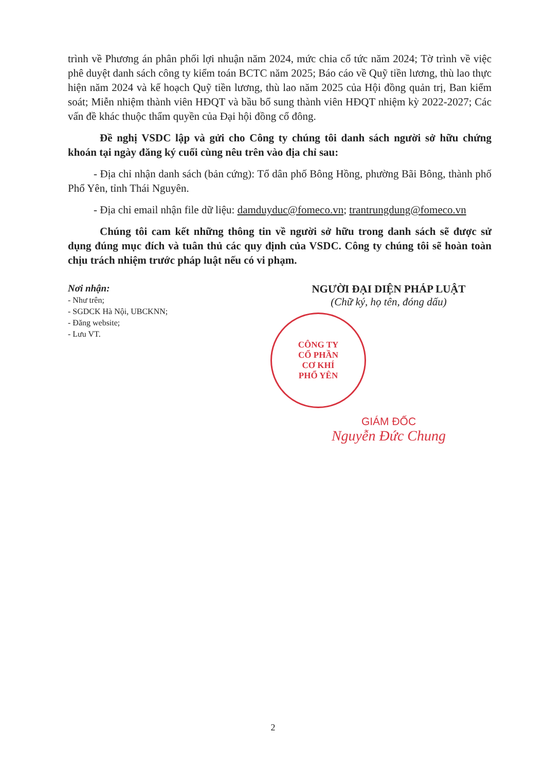trình về Phương án phân phối lợi nhuận năm 2024, mức chia cổ tức năm 2024; Tờ trình về việc phê duyệt danh sách công ty kiểm toán BCTC năm 2025; Báo cáo về Quỹ tiền lương, thù lao thực hiện năm 2024 và kế hoạch Quỹ tiền lương, thù lao năm 2025 của Hội đồng quản trị, Ban kiểm soát; Miễn nhiệm thành viên HĐQT và bầu bổ sung thành viên HĐQT nhiệm kỳ 2022-2027; Các vấn đề khác thuộc thẩm quyền của Đại hội đồng cổ đông.
Đề nghị VSDC lập và gửi cho Công ty chúng tôi danh sách người sở hữu chứng khoán tại ngày đăng ký cuối cùng nêu trên vào địa chỉ sau:
- Địa chỉ nhận danh sách (bản cứng): Tổ dân phố Bông Hồng, phường Bãi Bông, thành phố Phổ Yên, tỉnh Thái Nguyên.
- Địa chỉ email nhận file dữ liệu: damduyduc@fomeco.vn; trantrungdung@fomeco.vn
Chúng tôi cam kết những thông tin về người sở hữu trong danh sách sẽ được sử dụng đúng mục đích và tuân thủ các quy định của VSDC. Công ty chúng tôi sẽ hoàn toàn chịu trách nhiệm trước pháp luật nếu có vi phạm.
Nơi nhận:
- Như trên;
- SGDCK Hà Nội, UBCKNN;
- Đăng website;
- Lưu VT.
NGƯỜI ĐẠI DIỆN PHÁP LUẬT
(Chữ ký, họ tên, đóng dấu)
CÔNG TY
CỔ PHẦN
CƠ KHÍ
PHỔ YÊN
GIÁM ĐỐC
Nguyễn Đức Chung
2